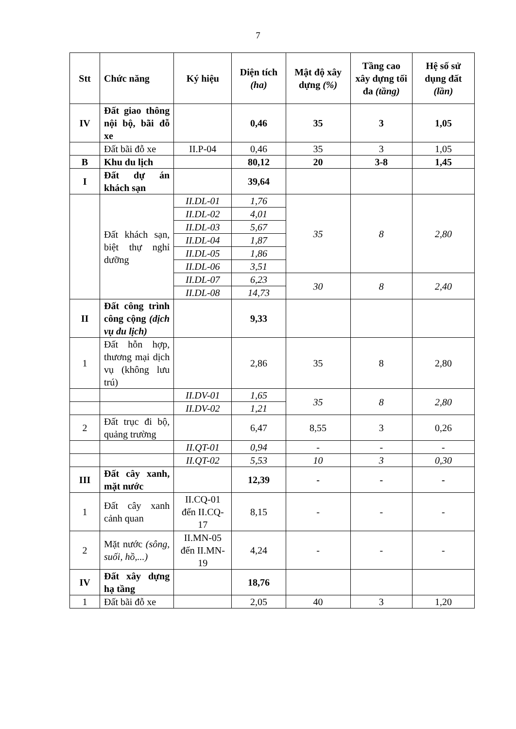7
| Stt | Chức năng | Ký hiệu | Diện tích (ha) | Mật độ xây dựng (%) | Tầng cao xây dựng tối đa (tầng) | Hệ số sử dụng đất (lần) |
| --- | --- | --- | --- | --- | --- | --- |
| IV | Đất giao thông nội bộ, bãi đỗ xe | | 0,46 | 35 | 3 | 1,05 |
| | Đất bãi đỗ xe | II.P-04 | 0,46 | 35 | 3 | 1,05 |
| B | Khu du lịch | | 80,12 | 20 | 3-8 | 1,45 |
| I | Đất dự án khách sạn | | 39,64 | | | |
| | Đất khách sạn, biệt thự nghỉ dưỡng | II.DL-01 | 1,76 | 35 | 8 | 2,80 |
| | | II.DL-02 | 4,01 | | | |
| | | II.DL-03 | 5,67 | | | |
| | | II.DL-04 | 1,87 | | | |
| | | II.DL-05 | 1,86 | | | |
| | | II.DL-06 | 3,51 | | | |
| | | II.DL-07 | 6,23 | 30 | 8 | 2,40 |
| | | II.DL-08 | 14,73 | | | |
| II | Đất công trình công cộng (dịch vụ du lịch) | | 9,33 | | | |
| 1 | Đất hỗn hợp, thương mại dịch vụ (không lưu trú) | | 2,86 | 35 | 8 | 2,80 |
| | | II.DV-01 | 1,65 | 35 | 8 | 2,80 |
| | | II.DV-02 | 1,21 | | | |
| 2 | Đất trục đi bộ, quảng trường | | 6,47 | 8,55 | 3 | 0,26 |
| | | II.QT-01 | 0,94 | - | - | - |
| | | II.QT-02 | 5,53 | 10 | 3 | 0,30 |
| III | Đất cây xanh, mặt nước | | 12,39 | - | - | - |
| 1 | Đất cây xanh cảnh quan | II.CQ-01 đến II.CQ-17 | 8,15 | - | - | - |
| 2 | Mặt nước (sông, suối, hồ,...) | II.MN-05 đến II.MN-19 | 4,24 | - | - | - |
| IV | Đất xây dựng hạ tầng | | 18,76 | | | |
| 1 | Đất bãi đỗ xe | | 2,05 | 40 | 3 | 1,20 |